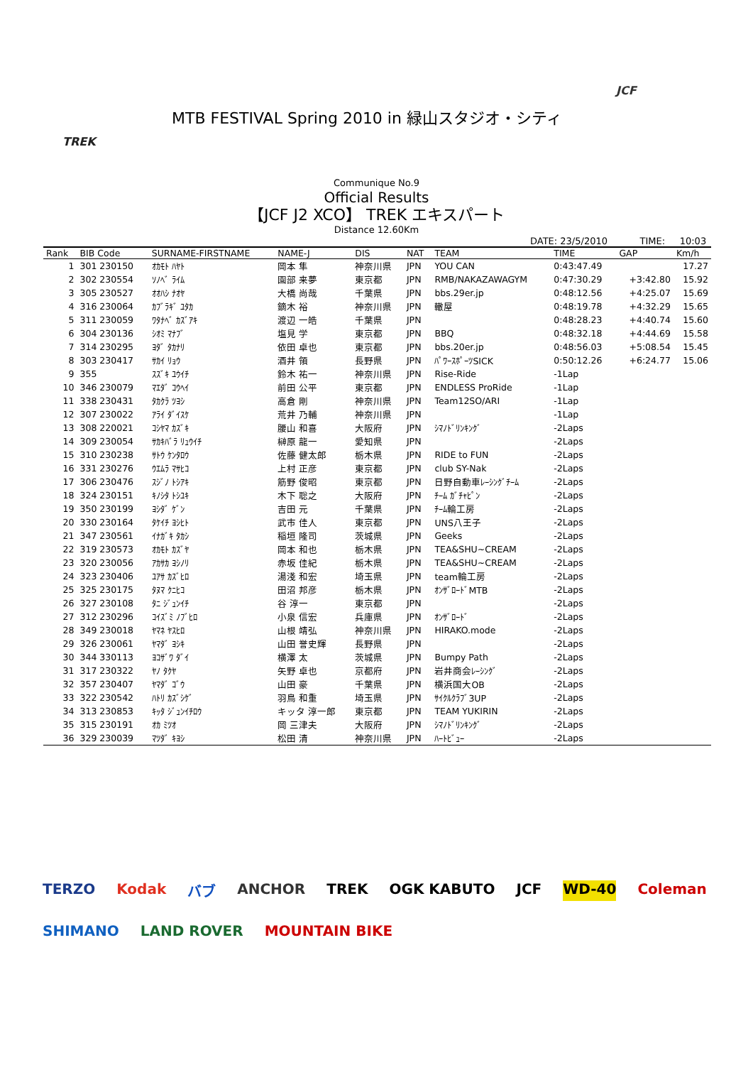TREK
JCF
MTB FESTIVAL Spring 2010 in 緑山スタジオ・シティ
Communique No.9
Official Results
【JCF J2 XCO】 TREK エキスパート
Distance 12.60Km
DATE: 23/5/2010 TIME: 10:03
| Rank | BIB Code | SURNAME-FIRSTNAME | NAME-J | DIS | NAT | TEAM | TIME | GAP | Km/h |
| --- | --- | --- | --- | --- | --- | --- | --- | --- | --- |
| 1 | 301 230150 | ｵｶﾓﾄ ﾊﾔﾄ | 岡本 隼 | 神奈川県 | JPN | YOU CAN | 0:43:47.49 | | 17.27 |
| 2 | 302 230554 | ｿﾉﾍﾞ ﾗｲﾑ | 園部 来夢 | 東京都 | JPN | RMB/NAKAZAWAGYM | 0:47:30.29 | +3:42.80 | 15.92 |
| 3 | 305 230527 | ｵｵﾊｼ ﾅｵﾔ | 大橋 尚哉 | 千葉県 | JPN | bbs.29er.jp | 0:48:12.56 | +4:25.07 | 15.69 |
| 4 | 316 230064 | ｶﾌﾞﾗｷﾞ ﾕﾀｶ | 鏑木 裕 | 神奈川県 | JPN | 轍屋 | 0:48:19.78 | +4:32.29 | 15.65 |
| 5 | 311 230059 | ﾜﾀﾅﾍﾞ ｶｽﾞｱｷ | 渡辺 一皓 | 千葉県 | JPN | | 0:48:28.23 | +4:40.74 | 15.60 |
| 6 | 304 230136 | ｼｵﾐ ﾏﾅﾌﾞ | 塩見 学 | 東京都 | JPN | BBQ | 0:48:32.18 | +4:44.69 | 15.58 |
| 7 | 314 230295 | ﾖﾀﾞ ﾀｶﾅﾘ | 依田 卓也 | 東京都 | JPN | bbs.20er.jp | 0:48:56.03 | +5:08.54 | 15.45 |
| 8 | 303 230417 | ｻｶｲ ﾘｮｳ | 酒井 領 | 長野県 | JPN | ﾊﾟﾜｰｽﾎﾟｰﾂSICK | 0:50:12.26 | +6:24.77 | 15.06 |
| 9 | 355 | ｽｽﾞｷ ﾕｳｲﾁ | 鈴木 祐一 | 神奈川県 | JPN | Rise-Ride | -1Lap | | |
| 10 | 346 230079 | ﾏｴﾀﾞ ｺｳﾍｲ | 前田 公平 | 東京都 | JPN | ENDLESS ProRide | -1Lap | | |
| 11 | 338 230431 | ﾀｶｸﾗ ﾂﾖｼ | 高倉 剛 | 神奈川県 | JPN | Team12SO/ARI | -1Lap | | |
| 12 | 307 230022 | ｱﾗｲ ﾀﾞｲｽｹ | 荒井 乃輔 | 神奈川県 | JPN | | -1Lap | | |
| 13 | 308 220021 | ｺｼﾔﾏ ｶｽﾞｷ | 腰山 和喜 | 大阪府 | JPN | ｼﾏﾉﾄﾞﾘﾝｷﾝｸﾞ | -2Laps | | |
| 14 | 309 230054 | ｻｶｷﾊﾞﾗ ﾘｭｳｲﾁ | 榊原 龍一 | 愛知県 | JPN | | -2Laps | | |
| 15 | 310 230238 | ｻﾄｳ ｹﾝﾀﾛｳ | 佐藤 健太郎 | 栃木県 | JPN | RIDE to FUN | -2Laps | | |
| 16 | 331 230276 | ｳｴﾑﾗ ﾏｻﾋｺ | 上村 正彦 | 東京都 | JPN | club SY-Nak | -2Laps | | |
| 17 | 306 230476 | ｽｼﾞﾉ ﾄｼｱｷ | 筋野 俊昭 | 東京都 | JPN | 日野自動車ﾚｰｼﾝｸﾞﾁｰﾑ | -2Laps | | |
| 18 | 324 230151 | ｷﾉｼﾀ ﾄｼﾕｷ | 木下 聡之 | 大阪府 | JPN | ﾁｰﾑ ｶﾞﾁｬﾋﾟﾝ | -2Laps | | |
| 19 | 350 230199 | ﾖｼﾀﾞ ｹﾞﾝ | 吉田 元 | 千葉県 | JPN | ﾁｰﾑ輪工房 | -2Laps | | |
| 20 | 330 230164 | ﾀｹｲﾁ ﾖｼﾋﾄ | 武市 佳人 | 東京都 | JPN | UNS八王子 | -2Laps | | |
| 21 | 347 230561 | ｲﾅｶﾞｷ ﾀｶｼ | 稲垣 隆司 | 茨城県 | JPN | Geeks | -2Laps | | |
| 22 | 319 230573 | ｵｶﾓﾄ ｶｽﾞﾔ | 岡本 和也 | 栃木県 | JPN | TEA&SHU~CREAM | -2Laps | | |
| 23 | 320 230056 | ｱｶｻｶ ﾖｼﾉﾘ | 赤坂 佳紀 | 栃木県 | JPN | TEA&SHU~CREAM | -2Laps | | |
| 24 | 323 230406 | ﾕｱｻ ｶｽﾞﾋﾛ | 湯淺 和宏 | 埼玉県 | JPN | team輪工房 | -2Laps | | |
| 25 | 325 230175 | ﾀﾇﾏ ｸﾆﾋｺ | 田沼 邦彦 | 栃木県 | JPN | ｵﾝｻﾞﾛｰﾄﾞMTB | -2Laps | | |
| 26 | 327 230108 | ﾀﾆ ｼﾞｭﾝｲﾁ | 谷 淳一 | 東京都 | JPN | | -2Laps | | |
| 27 | 312 230296 | ｺｲｽﾞﾐ ﾉﾌﾞﾋﾛ | 小泉 信宏 | 兵庫県 | JPN | ｵﾝｻﾞﾛｰﾄﾞ | -2Laps | | |
| 28 | 349 230018 | ﾔﾏﾈ ﾔｽﾋﾛ | 山根 靖弘 | 神奈川県 | JPN | HIRAKO.mode | -2Laps | | |
| 29 | 326 230061 | ﾔﾏﾀﾞ ﾖｼｷ | 山田 誉史輝 | 長野県 | JPN | | -2Laps | | |
| 30 | 344 330113 | ﾖｺｻﾞﾜ ﾀﾞｲ | 横澤 太 | 茨城県 | JPN | Bumpy Path | -2Laps | | |
| 31 | 317 230322 | ﾔﾉ ﾀｸﾔ | 矢野 卓也 | 京都府 | JPN | 岩井商会ﾚｰｼﾝｸﾞ | -2Laps | | |
| 32 | 357 230407 | ﾔﾏﾀﾞ ｺﾞｳ | 山田 豪 | 千葉県 | JPN | 横浜国大OB | -2Laps | | |
| 33 | 322 230542 | ﾊﾄﾘ ｶｽﾞｼｹﾞ | 羽鳥 和重 | 埼玉県 | JPN | ｻｲｸﾙｸﾗﾌﾞ3UP | -2Laps | | |
| 34 | 313 230853 | ｷｯﾀ ｼﾞｭﾝｲﾁﾛｳ | キッタ 淳一郎 | 東京都 | JPN | TEAM YUKIRIN | -2Laps | | |
| 35 | 315 230191 | ｵｶ ﾐﾂｵ | 岡 三津夫 | 大阪府 | JPN | ｼﾏﾉﾄﾞﾘﾝｷﾝｸﾞ | -2Laps | | |
| 36 | 329 230039 | ﾏﾂﾀﾞ ｷﾖｼ | 松田 清 | 神奈川県 | JPN | ﾊｰﾄﾋﾞｭｰ | -2Laps | | |
TERZO Kodak バブ ANCHOR TREK OGK KABUTO JCF WD-40 Coleman SHIMANO LAND ROVER MOUNTAIN BIKE